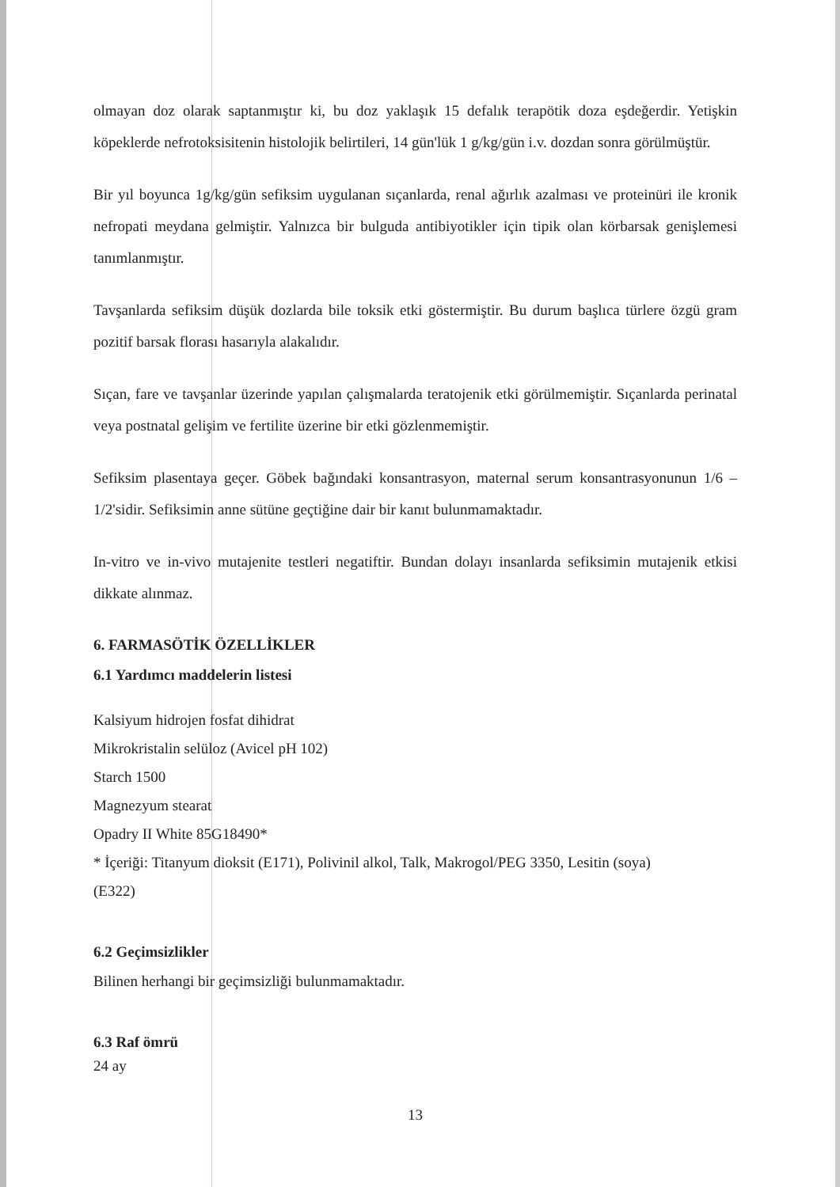olmayan doz olarak saptanmıştır ki, bu doz yaklaşık 15 defalık terapötik doza eşdeğerdir. Yetişkin köpeklerde nefrotoksisitenin histolojik belirtileri, 14 gün'lük 1 g/kg/gün i.v. dozdan sonra görülmüştür.
Bir yıl boyunca 1g/kg/gün sefiksim uygulanan sıçanlarda, renal ağırlık azalması ve proteinüri ile kronik nefropati meydana gelmiştir. Yalnızca bir bulguda antibiyotikler için tipik olan körbarsak genişlemesi tanımlanmıştır.
Tavşanlarda sefiksim düşük dozlarda bile toksik etki göstermiştir. Bu durum başlıca türlere özgü gram pozitif barsak florası hasarıyla alakalıdır.
Sıçan, fare ve tavşanlar üzerinde yapılan çalışmalarda teratojenik etki görülmemiştir. Sıçanlarda perinatal veya postnatal gelişim ve fertilite üzerine bir etki gözlenmemiştir.
Sefiksim plasentaya geçer. Göbek bağındaki konsantrasyon, maternal serum konsantrasyonunun 1/6 –1/2'sidir. Sefiksimin anne sütüne geçtiğine dair bir kanıt bulunmamaktadır.
In-vitro ve in-vivo mutajenite testleri negatiftir. Bundan dolayı insanlarda sefiksimin mutajenik etkisi dikkate alınmaz.
6. FARMASÖTİK ÖZELLİKLER
6.1 Yardımcı maddelerin listesi
Kalsiyum hidrojen fosfat dihidrat
Mikrokristalin selüloz (Avicel pH 102)
Starch 1500
Magnezyum stearat
Opadry II White 85G18490*
* İçeriği: Titanyum dioksit (E171), Polivinil alkol, Talk, Makrogol/PEG 3350, Lesitin (soya)
(E322)
6.2 Geçimsizlikler
Bilinen herhangi bir geçimsizliği bulunmamaktadır.
6.3 Raf ömrü
24 ay
13